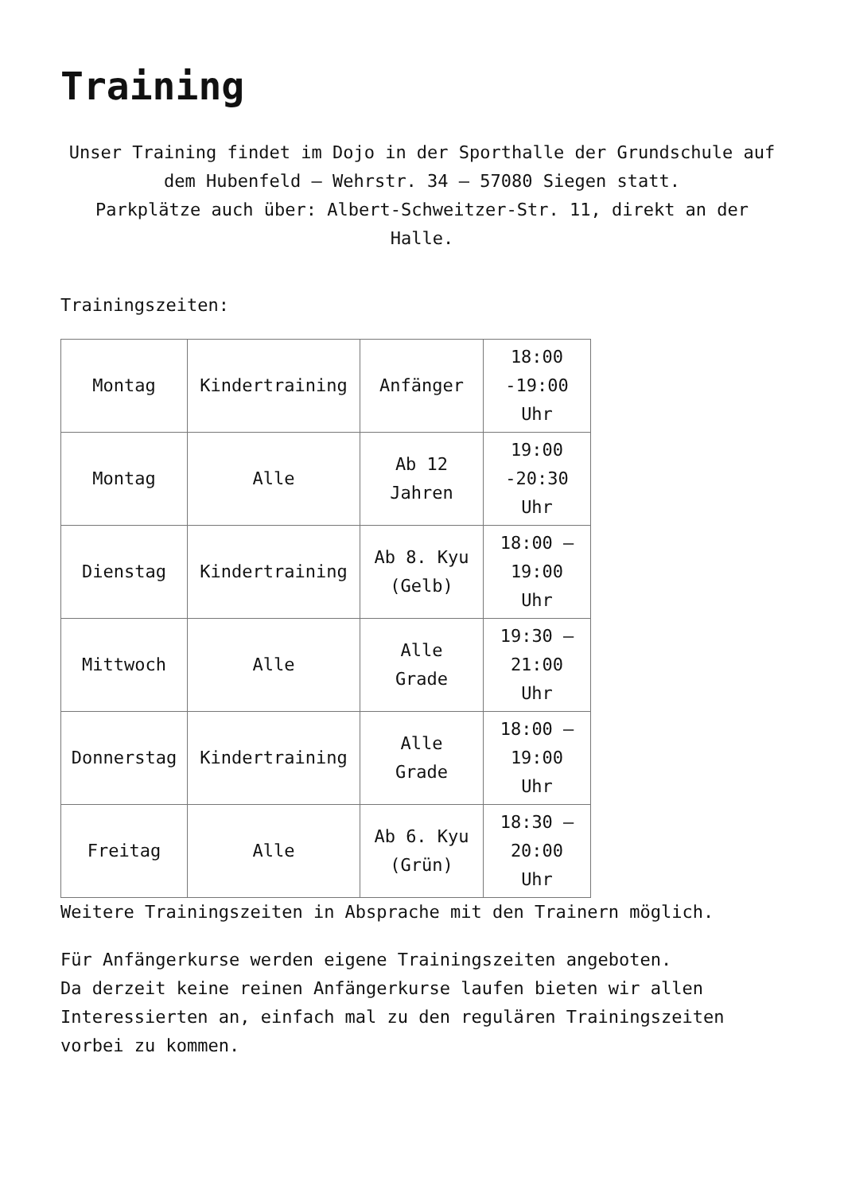Training
Unser Training findet im Dojo in der Sporthalle der Grundschule auf dem Hubenfeld – Wehrstr. 34 – 57080 Siegen statt.
Parkplätze auch über: Albert-Schweitzer-Str. 11, direkt an der Halle.
Trainingszeiten:
| Montag | Kindertraining | Anfänger | 18:00 -19:00 Uhr |
| Montag | Alle | Ab 12 Jahren | 19:00 -20:30 Uhr |
| Dienstag | Kindertraining | Ab 8. Kyu (Gelb) | 18:00 – 19:00 Uhr |
| Mittwoch | Alle | Alle Grade | 19:30 – 21:00 Uhr |
| Donnerstag | Kindertraining | Alle Grade | 18:00 – 19:00 Uhr |
| Freitag | Alle | Ab 6. Kyu (Grün) | 18:30 – 20:00 Uhr |
Weitere Trainingszeiten in Absprache mit den Trainern möglich.
Für Anfängerkurse werden eigene Trainingszeiten angeboten.
Da derzeit keine reinen Anfängerkurse laufen bieten wir allen Interessierten an, einfach mal zu den regulären Trainingszeiten vorbei zu kommen.